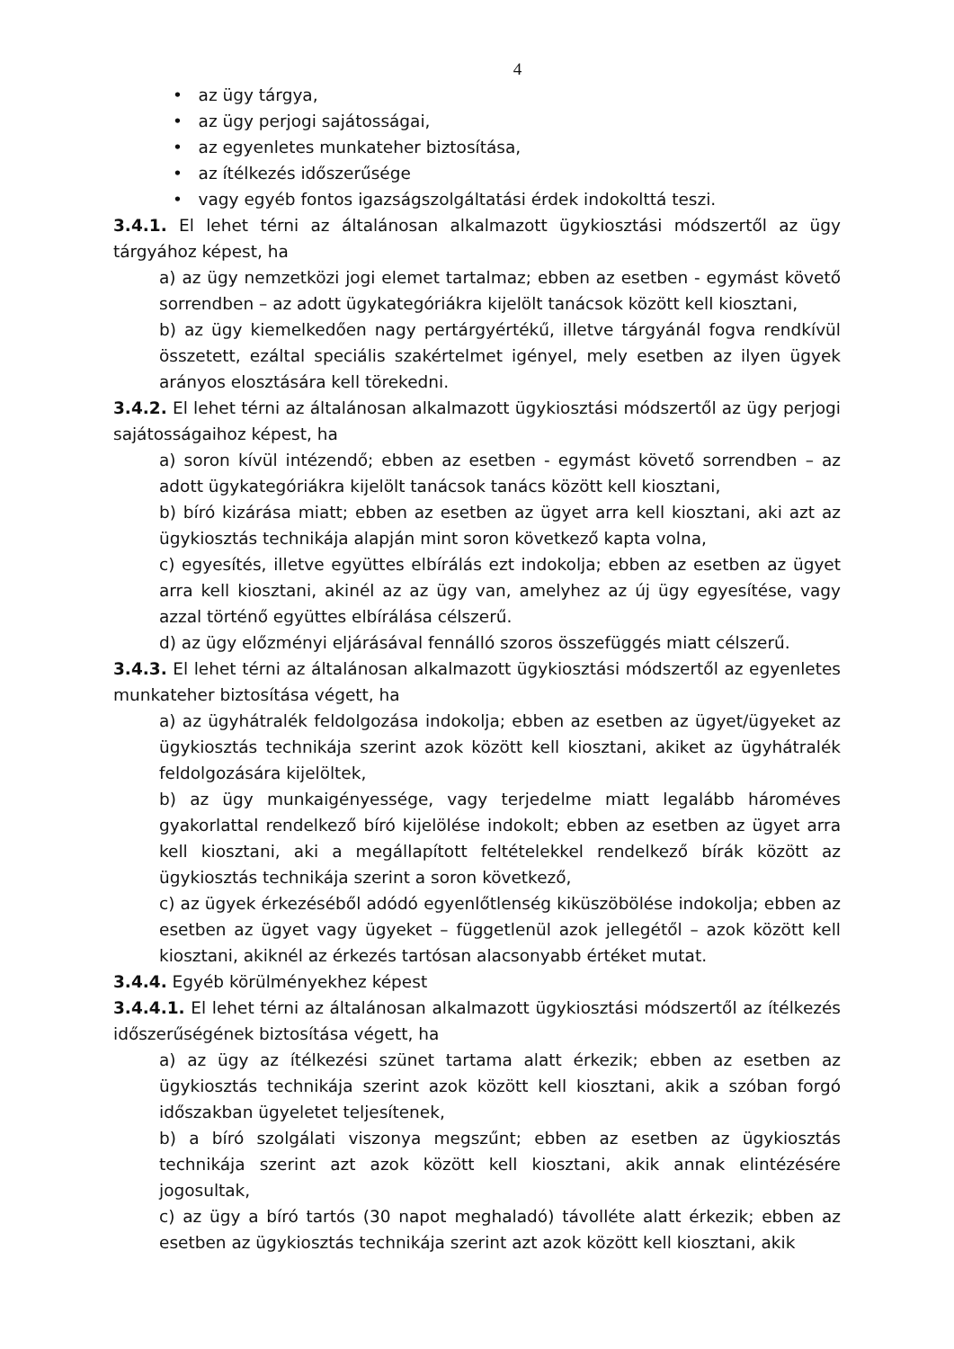4
• az ügy tárgya,
• az ügy perjogi sajátosságai,
• az egyenletes munkateher biztosítása,
• az ítélkezés időszerűsége
• vagy egyéb fontos igazságszolgáltatási érdek indokolttá teszi.
3.4.1. El lehet térni az általánosan alkalmazott ügykiosztási módszertől az ügy tárgyához képest, ha
a) az ügy nemzetközi jogi elemet tartalmaz; ebben az esetben - egymást követő sorrendben – az adott ügykategóriákra kijelölt tanácsok között kell kiosztani,
b) az ügy kiemelkedően nagy pertárgyértékű, illetve tárgyánál fogva rendkívül összetett, ezáltal speciális szakértelmet igényel, mely esetben az ilyen ügyek arányos elosztására kell törekedni.
3.4.2. El lehet térni az általánosan alkalmazott ügykiosztási módszertől az ügy perjogi sajátosságaihoz képest, ha
a) soron kívül intézendő; ebben az esetben - egymást követő sorrendben – az adott ügykategóriákra kijelölt tanácsok tanács között kell kiosztani,
b) bíró kizárása miatt; ebben az esetben az ügyet arra kell kiosztani, aki azt az ügykiosztás technikája alapján mint soron következő kapta volna,
c) egyesítés, illetve együttes elbírálás ezt indokolja; ebben az esetben az ügyet arra kell kiosztani, akinél az az ügy van, amelyhez az új ügy egyesítése, vagy azzal történő együttes elbírálása célszerű.
d) az ügy előzményi eljárásával fennálló szoros összefüggés miatt célszerű.
3.4.3. El lehet térni az általánosan alkalmazott ügykiosztási módszertől az egyenletes munkateher biztosítása végett, ha
a) az ügyhátralék feldolgozása indokolja; ebben az esetben az ügyet/ügyeket az ügykiosztás technikája szerint azok között kell kiosztani, akiket az ügyhátralék feldolgozására kijelöltek,
b) az ügy munkaigényessége, vagy terjedelme miatt legalább hároméves gyakorlattal rendelkező bíró kijelölése indokolt; ebben az esetben az ügyet arra kell kiosztani, aki a megállapított feltételekkel rendelkező bírák között az ügykiosztás technikája szerint a soron következő,
c) az ügyek érkezéséből adódó egyenlőtlenség kiküszöbölése indokolja; ebben az esetben az ügyet vagy ügyeket – függetlenül azok jellegétől – azok között kell kiosztani, akiknél az érkezés tartósan alacsonyabb értéket mutat.
3.4.4. Egyéb körülményekhez képest
3.4.4.1. El lehet térni az általánosan alkalmazott ügykiosztási módszertől az ítélkezés időszerűségének biztosítása végett, ha
a) az ügy az ítélkezési szünet tartama alatt érkezik; ebben az esetben az ügykiosztás technikája szerint azok között kell kiosztani, akik a szóban forgó időszakban ügyeletet teljesítenek,
b) a bíró szolgálati viszonya megszűnt; ebben az esetben az ügykiosztás technikája szerint azt azok között kell kiosztani, akik annak elintézésére jogosultak,
c) az ügy a bíró tartós (30 napot meghaladó) távolléte alatt érkezik; ebben az esetben az ügykiosztás technikája szerint azt azok között kell kiosztani, akik